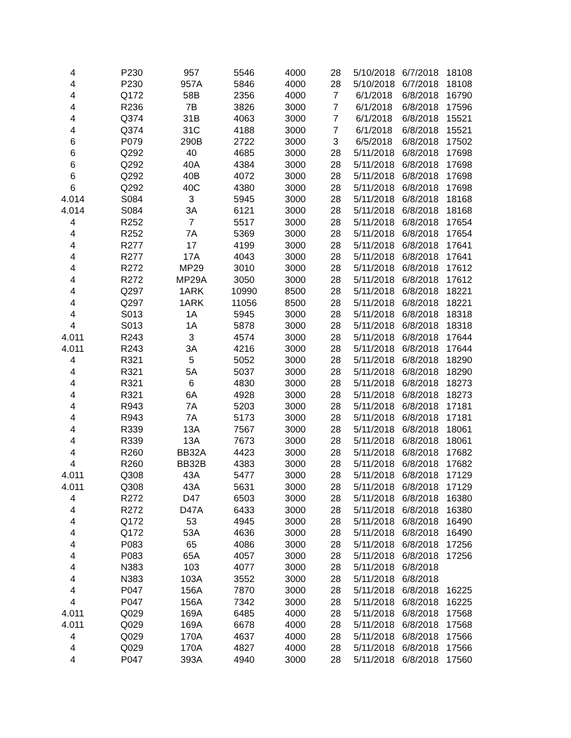| 4 | P230 | 957 | 5546 | 4000 | 28 | 5/10/2018 | 6/7/2018 | 18108 |
| 4 | P230 | 957A | 5846 | 4000 | 28 | 5/10/2018 | 6/7/2018 | 18108 |
| 4 | Q172 | 58B | 2356 | 4000 | 7 | 6/1/2018 | 6/8/2018 | 16790 |
| 4 | R236 | 7B | 3826 | 3000 | 7 | 6/1/2018 | 6/8/2018 | 17596 |
| 4 | Q374 | 31B | 4063 | 3000 | 7 | 6/1/2018 | 6/8/2018 | 15521 |
| 4 | Q374 | 31C | 4188 | 3000 | 7 | 6/1/2018 | 6/8/2018 | 15521 |
| 6 | P079 | 290B | 2722 | 3000 | 3 | 6/5/2018 | 6/8/2018 | 17502 |
| 6 | Q292 | 40 | 4685 | 3000 | 28 | 5/11/2018 | 6/8/2018 | 17698 |
| 6 | Q292 | 40A | 4384 | 3000 | 28 | 5/11/2018 | 6/8/2018 | 17698 |
| 6 | Q292 | 40B | 4072 | 3000 | 28 | 5/11/2018 | 6/8/2018 | 17698 |
| 6 | Q292 | 40C | 4380 | 3000 | 28 | 5/11/2018 | 6/8/2018 | 17698 |
| 4.014 | S084 | 3 | 5945 | 3000 | 28 | 5/11/2018 | 6/8/2018 | 18168 |
| 4.014 | S084 | 3A | 6121 | 3000 | 28 | 5/11/2018 | 6/8/2018 | 18168 |
| 4 | R252 | 7 | 5517 | 3000 | 28 | 5/11/2018 | 6/8/2018 | 17654 |
| 4 | R252 | 7A | 5369 | 3000 | 28 | 5/11/2018 | 6/8/2018 | 17654 |
| 4 | R277 | 17 | 4199 | 3000 | 28 | 5/11/2018 | 6/8/2018 | 17641 |
| 4 | R277 | 17A | 4043 | 3000 | 28 | 5/11/2018 | 6/8/2018 | 17641 |
| 4 | R272 | MP29 | 3010 | 3000 | 28 | 5/11/2018 | 6/8/2018 | 17612 |
| 4 | R272 | MP29A | 3050 | 3000 | 28 | 5/11/2018 | 6/8/2018 | 17612 |
| 4 | Q297 | 1ARK | 10990 | 8500 | 28 | 5/11/2018 | 6/8/2018 | 18221 |
| 4 | Q297 | 1ARK | 11056 | 8500 | 28 | 5/11/2018 | 6/8/2018 | 18221 |
| 4 | S013 | 1A | 5945 | 3000 | 28 | 5/11/2018 | 6/8/2018 | 18318 |
| 4 | S013 | 1A | 5878 | 3000 | 28 | 5/11/2018 | 6/8/2018 | 18318 |
| 4.011 | R243 | 3 | 4574 | 3000 | 28 | 5/11/2018 | 6/8/2018 | 17644 |
| 4.011 | R243 | 3A | 4216 | 3000 | 28 | 5/11/2018 | 6/8/2018 | 17644 |
| 4 | R321 | 5 | 5052 | 3000 | 28 | 5/11/2018 | 6/8/2018 | 18290 |
| 4 | R321 | 5A | 5037 | 3000 | 28 | 5/11/2018 | 6/8/2018 | 18290 |
| 4 | R321 | 6 | 4830 | 3000 | 28 | 5/11/2018 | 6/8/2018 | 18273 |
| 4 | R321 | 6A | 4928 | 3000 | 28 | 5/11/2018 | 6/8/2018 | 18273 |
| 4 | R943 | 7A | 5203 | 3000 | 28 | 5/11/2018 | 6/8/2018 | 17181 |
| 4 | R943 | 7A | 5173 | 3000 | 28 | 5/11/2018 | 6/8/2018 | 17181 |
| 4 | R339 | 13A | 7567 | 3000 | 28 | 5/11/2018 | 6/8/2018 | 18061 |
| 4 | R339 | 13A | 7673 | 3000 | 28 | 5/11/2018 | 6/8/2018 | 18061 |
| 4 | R260 | BB32A | 4423 | 3000 | 28 | 5/11/2018 | 6/8/2018 | 17682 |
| 4 | R260 | BB32B | 4383 | 3000 | 28 | 5/11/2018 | 6/8/2018 | 17682 |
| 4.011 | Q308 | 43A | 5477 | 3000 | 28 | 5/11/2018 | 6/8/2018 | 17129 |
| 4.011 | Q308 | 43A | 5631 | 3000 | 28 | 5/11/2018 | 6/8/2018 | 17129 |
| 4 | R272 | D47 | 6503 | 3000 | 28 | 5/11/2018 | 6/8/2018 | 16380 |
| 4 | R272 | D47A | 6433 | 3000 | 28 | 5/11/2018 | 6/8/2018 | 16380 |
| 4 | Q172 | 53 | 4945 | 3000 | 28 | 5/11/2018 | 6/8/2018 | 16490 |
| 4 | Q172 | 53A | 4636 | 3000 | 28 | 5/11/2018 | 6/8/2018 | 16490 |
| 4 | P083 | 65 | 4086 | 3000 | 28 | 5/11/2018 | 6/8/2018 | 17256 |
| 4 | P083 | 65A | 4057 | 3000 | 28 | 5/11/2018 | 6/8/2018 | 17256 |
| 4 | N383 | 103 | 4077 | 3000 | 28 | 5/11/2018 | 6/8/2018 | |
| 4 | N383 | 103A | 3552 | 3000 | 28 | 5/11/2018 | 6/8/2018 | |
| 4 | P047 | 156A | 7870 | 3000 | 28 | 5/11/2018 | 6/8/2018 | 16225 |
| 4 | P047 | 156A | 7342 | 3000 | 28 | 5/11/2018 | 6/8/2018 | 16225 |
| 4.011 | Q029 | 169A | 6485 | 4000 | 28 | 5/11/2018 | 6/8/2018 | 17568 |
| 4.011 | Q029 | 169A | 6678 | 4000 | 28 | 5/11/2018 | 6/8/2018 | 17568 |
| 4 | Q029 | 170A | 4637 | 4000 | 28 | 5/11/2018 | 6/8/2018 | 17566 |
| 4 | Q029 | 170A | 4827 | 4000 | 28 | 5/11/2018 | 6/8/2018 | 17566 |
| 4 | P047 | 393A | 4940 | 3000 | 28 | 5/11/2018 | 6/8/2018 | 17560 |